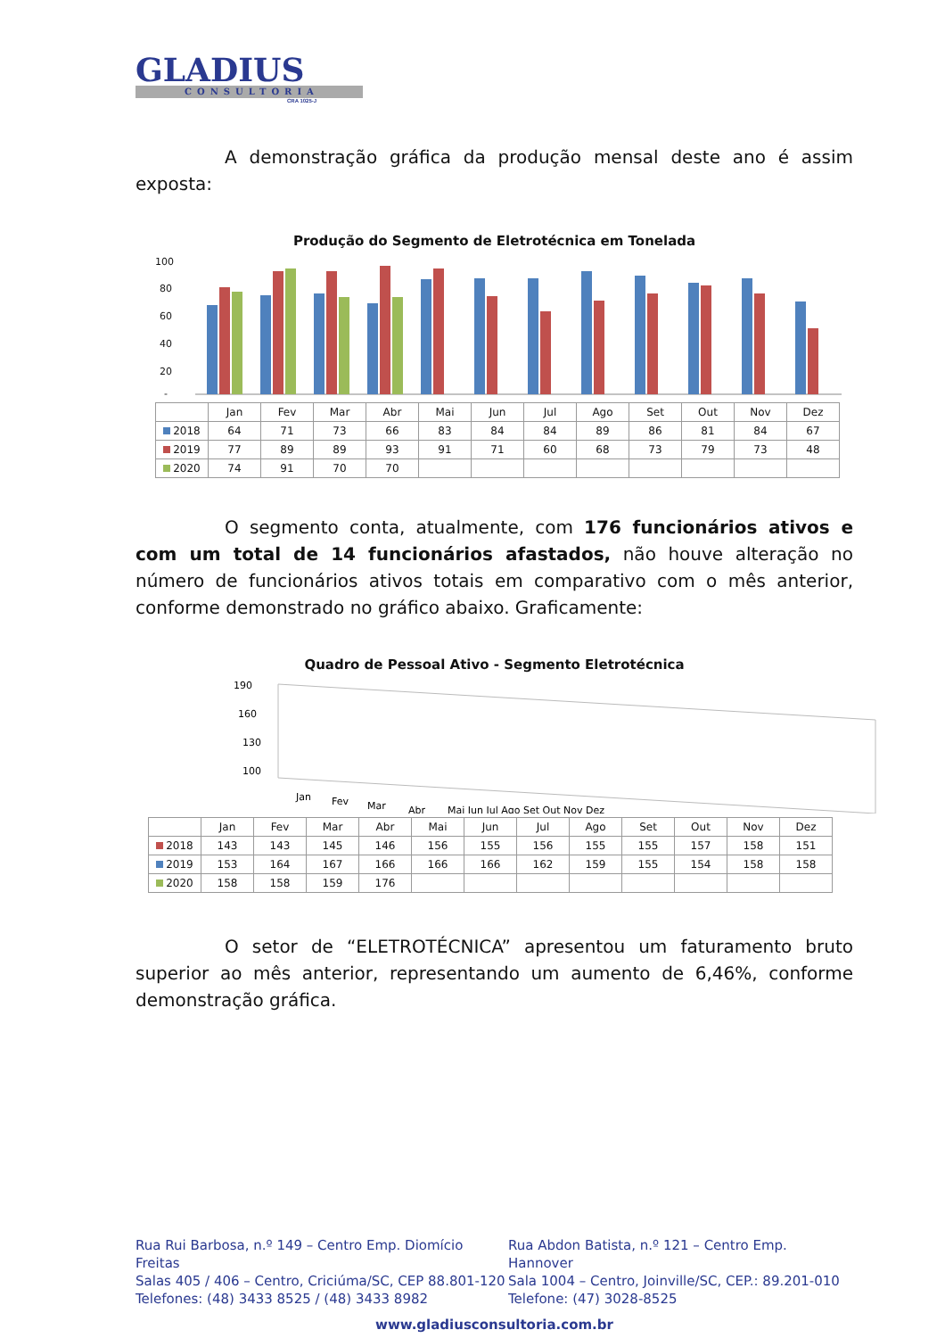GLADIUS
CONSULTORIA
CRA 1025-J
A demonstração gráfica da produção mensal deste ano é assim exposta:
Produção do Segmento de Eletrotécnica em Tonelada
100
80
60
40
20
-
| | Jan | Fev | Mar | Abr | Mai | Jun | Jul | Ago | Set | Out | Nov | Dez |
| --- | --- | --- | --- | --- | --- | --- | --- | --- | --- | --- | --- | --- |
| 2018 | 64 | 71 | 73 | 66 | 83 | 84 | 84 | 89 | 86 | 81 | 84 | 67 |
| 2019 | 77 | 89 | 89 | 93 | 91 | 71 | 60 | 68 | 73 | 79 | 73 | 48 |
| 2020 | 74 | 91 | 70 | 70 | | | | | | | | |
O segmento conta, atualmente, com 176 funcionários ativos e com um total de 14 funcionários afastados, não houve alteração no número de funcionários ativos totais em comparativo com o mês anterior, conforme demonstrado no gráfico abaixo. Graficamente:
Quadro de Pessoal Ativo - Segmento Eletrotécnica
190
160
130
100
Jan
Fev
Mar
Abr
Mai Jun Jul Ago Set Out Nov Dez
| | Jan | Fev | Mar | Abr | Mai | Jun | Jul | Ago | Set | Out | Nov | Dez |
| --- | --- | --- | --- | --- | --- | --- | --- | --- | --- | --- | --- | --- |
| 2018 | 143 | 143 | 145 | 146 | 156 | 155 | 156 | 155 | 155 | 157 | 158 | 151 |
| 2019 | 153 | 164 | 167 | 166 | 166 | 166 | 162 | 159 | 155 | 154 | 158 | 158 |
| 2020 | 158 | 158 | 159 | 176 | | | | | | | | |
O setor de “ELETROTÉCNICA” apresentou um faturamento bruto superior ao mês anterior, representando um aumento de 6,46%, conforme demonstração gráfica.
Rua Rui Barbosa, n.º 149 – Centro Emp. Diomício Freitas
Salas 405 / 406 – Centro, Criciúma/SC, CEP 88.801-120
Telefones: (48) 3433 8525 / (48) 3433 8982
Rua Abdon Batista, n.º 121 – Centro Emp. Hannover
Sala 1004 – Centro, Joinville/SC, CEP.: 89.201-010
Telefone: (47) 3028-8525
www.gladiusconsultoria.com.br